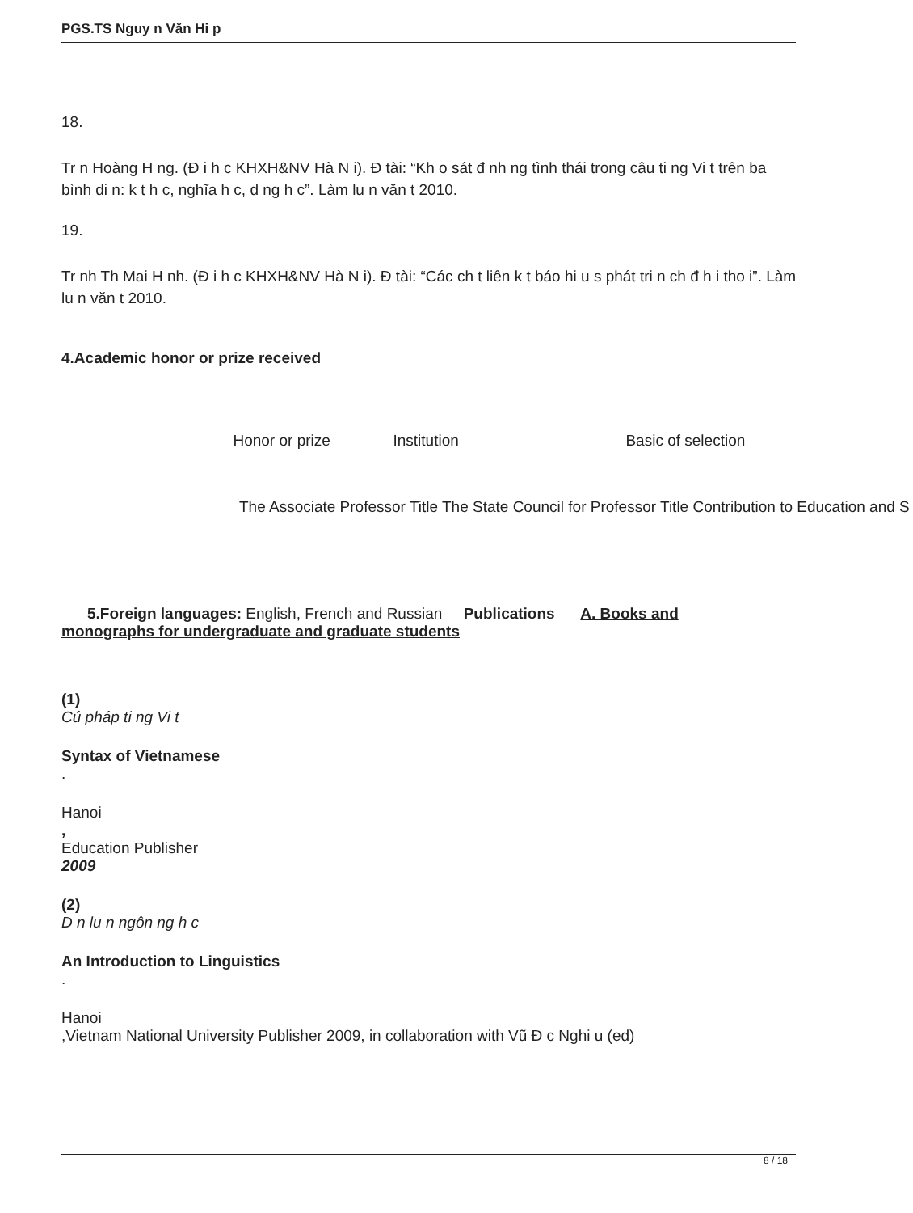PGS.TS Nguy n Văn Hi p
18.
Tr n Hoàng H ng. (Đ i h c KHXH&NV Hà N i). Đ tài: “Kh o sát đ nh ng tình thái trong câu ti ng Vi t trên ba bình di n: k t h c, nghĩa h c, d ng h c”. Làm lu n văn t 2010.
19.
Tr nh Th Mai H nh. (Đ i h c KHXH&NV Hà N i). Đ tài: “Các ch t liên k t báo hi u s phát tri n ch đ h i tho i”. Làm lu n văn t 2010.
4.Academic honor or prize received
| | Honor or prize | Institution | Basic of selection |
| The Associate Professor Title The State Council for Professor Title Contribution to Education and S | | | |
5.Foreign languages: English, French and Russian Publications A. Books and
monographs for undergraduate and graduate students
(1)
Cú pháp ti ng Vi t
Syntax of Vietnamese
.
Hanoi
,
Education Publisher
2009
(2)
D n lu n ngôn ng h c
An Introduction to Linguistics
.
Hanoi
,Vietnam National University Publisher 2009, in collaboration with Vũ Đ c Nghi u (ed)
8 / 18